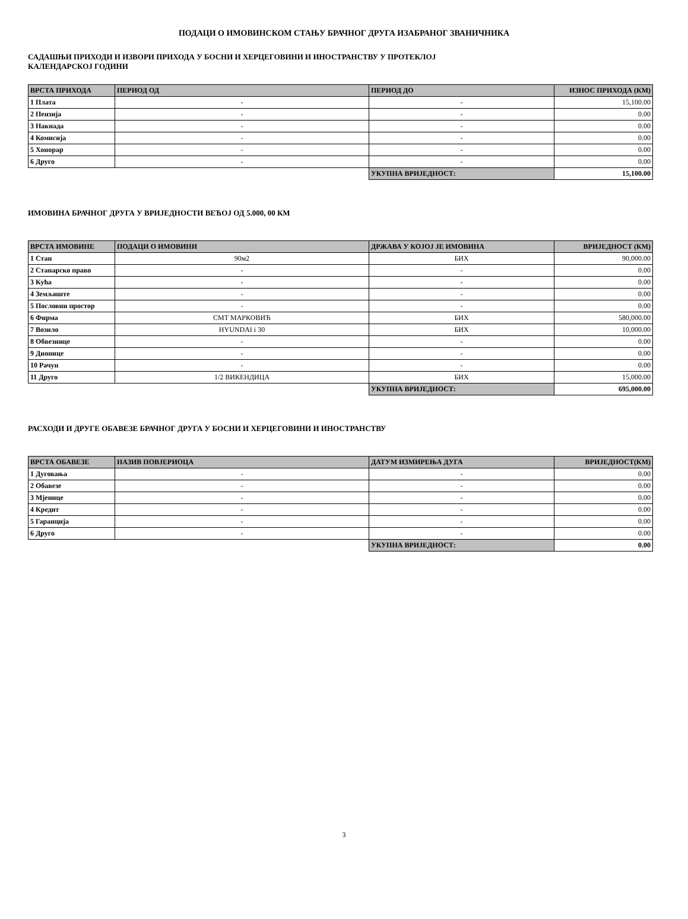ПОДАЦИ О ИМОВИНСКОМ СТАЊУ БРАЧНОГ ДРУГА ИЗАБРАНОГ ЗВАНИЧНИКА
САДАШЊИ ПРИХОДИ И ИЗВОРИ ПРИХОДА У БОСНИ И ХЕРЦЕГОВИНИ И ИНОСТРАНСТВУ У ПРОТЕКЛОЈ
КАЛЕНДАРСКОЈ ГОДИНИ
| ВРСТА ПРИХОДА | ПЕРИОД ОД | ПЕРИОД ДО | ИЗНОС ПРИХОДА (КМ) |
| --- | --- | --- | --- |
| 1 Плата | - | - | 15,100.00 |
| 2 Пензија | - | - | 0.00 |
| 3 Накнада | - | - | 0.00 |
| 4 Комисија | - | - | 0.00 |
| 5 Хонорар | - | - | 0.00 |
| 6 Друго | - | - | 0.00 |
| | | УКУПНА ВРИЈЕДНОСТ: | 15,100.00 |
ИМОВИНА БРАЧНОГ ДРУГА У ВРИЈЕДНОСТИ ВЕЋОЈ ОД 5.000, 00 КМ
| ВРСТА ИМОВИНЕ | ПОДАЦИ О ИМОВИНИ | ДРЖАВА У КОЈОЈ ЈЕ ИМОВИНА | ВРИЈЕДНОСТ (КМ) |
| --- | --- | --- | --- |
| 1 Стан | 90м2 | БИХ | 90,000.00 |
| 2 Станарско право | - | - | 0.00 |
| 3 Кућа | - | - | 0.00 |
| 4 Земљиште | - | - | 0.00 |
| 5 Пословни простор | - | - | 0.00 |
| 6 Фирма | СМТ МАРКОВИЋ | БИХ | 580,000.00 |
| 7 Возило | HYUNDAI i 30 | БИХ | 10,000.00 |
| 8 Обвезнице | - | - | 0.00 |
| 9 Дионице | - | - | 0.00 |
| 10 Рачун | - | - | 0.00 |
| 11 Друго | 1/2 ВИКЕНДИЦА | БИХ | 15,000.00 |
| | | УКУПНА ВРИЈЕДНОСТ: | 695,000.00 |
РАСХОДИ И ДРУГЕ ОБАВЕЗЕ БРАЧНОГ ДРУГА У БОСНИ И ХЕРЦЕГОВИНИ И ИНОСТРАНСТВУ
| ВРСТА ОБАВЕЗЕ | НАЗИВ ПОВЈЕРИОЦА | ДАТУМ ИЗМИРЕЊА ДУГА | ВРИЈЕДНОСТ(КМ) |
| --- | --- | --- | --- |
| 1 Дуговања | - | - | 0.00 |
| 2 Обавезе | - | - | 0.00 |
| 3 Мјенице | - | - | 0.00 |
| 4 Кредит | - | - | 0.00 |
| 5 Гаранција | - | - | 0.00 |
| 6 Друго | - | - | 0.00 |
| | | УКУПНА ВРИЈЕДНОСТ: | 0.00 |
3